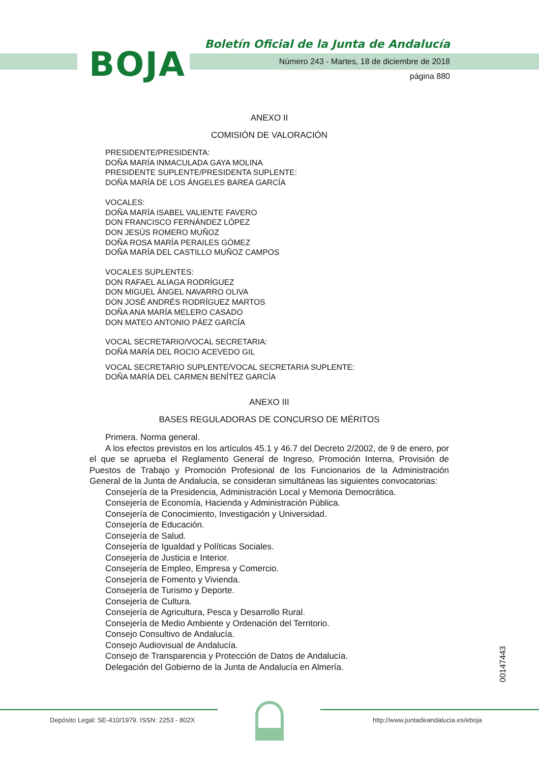BOJA
Boletín Oficial de la Junta de Andalucía
Número 243 - Martes, 18 de diciembre de 2018
página 880
ANEXO II
COMISIÓN DE VALORACIÓN
PRESIDENTE/PRESIDENTA:
DOÑA MARÍA INMACULADA GAYA MOLINA
PRESIDENTE SUPLENTE/PRESIDENTA SUPLENTE:
DOÑA MARÍA DE LOS ÁNGELES BAREA GARCÍA
VOCALES:
DOÑA MARÍA ISABEL VALIENTE FAVERO
DON FRANCISCO FERNÁNDEZ LÓPEZ
DON JESÚS ROMERO MUÑOZ
DOÑA ROSA MARÍA PERAILES GÓMEZ
DOÑA MARÍA DEL CASTILLO MUÑOZ CAMPOS
VOCALES SUPLENTES:
DON RAFAEL ALIAGA RODRÍGUEZ
DON MIGUEL ÁNGEL NAVARRO OLIVA
DON JOSÉ ANDRÉS RODRÍGUEZ MARTOS
DOÑA ANA MARÍA MELERO CASADO
DON MATEO ANTONIO PÁEZ GARCÍA
VOCAL SECRETARIO/VOCAL SECRETARIA:
DOÑA MARÍA DEL ROCIO ACEVEDO GIL
VOCAL SECRETARIO SUPLENTE/VOCAL SECRETARIA SUPLENTE:
DOÑA MARÍA DEL CARMEN BENÍTEZ GARCÍA
ANEXO III
BASES REGULADORAS DE CONCURSO DE MÉRITOS
Primera. Norma general.
A los efectos previstos en los artículos 45.1 y 46.7 del Decreto 2/2002, de 9 de enero, por el que se aprueba el Reglamento General de Ingreso, Promoción Interna, Provisión de Puestos de Trabajo y Promoción Profesional de los Funcionarios de la Administración General de la Junta de Andalucía, se consideran simultáneas las siguientes convocatorias:
Consejería de la Presidencia, Administración Local y Memoria Democrática.
Consejería de Economía, Hacienda y Administración Pública.
Consejería de Conocimiento, Investigación y Universidad.
Consejería de Educación.
Consejería de Salud.
Consejería de Igualdad y Políticas Sociales.
Consejería de Justicia e Interior.
Consejería de Empleo, Empresa y Comercio.
Consejería de Fomento y Vivienda.
Consejería de Turismo y Deporte.
Consejería de Cultura.
Consejería de Agricultura, Pesca y Desarrollo Rural.
Consejería de Medio Ambiente y Ordenación del Territorio.
Consejo Consultivo de Andalucía.
Consejo Audiovisual de Andalucía.
Consejo de Transparencia y Protección de Datos de Andalucía.
Delegación del Gobierno de la Junta de Andalucía en Almería.
00147443
Depósito Legal: SE-410/1979. ISSN: 2253 - 802X
http://www.juntadeandalucia.es/eboja